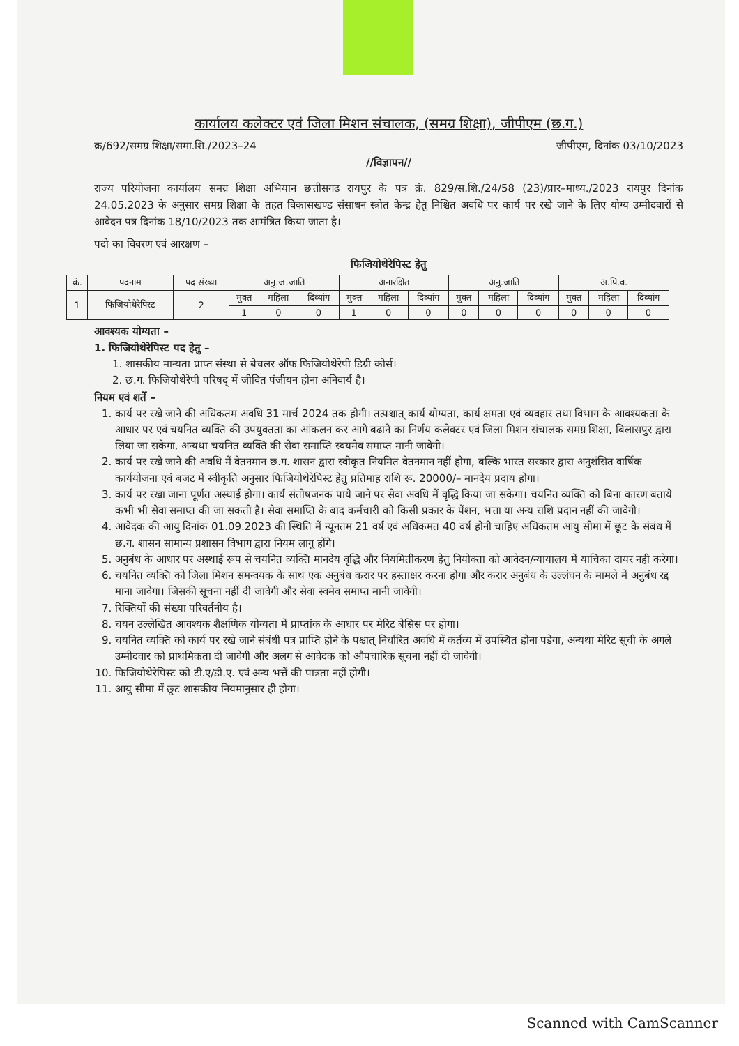कार्यालय कलेक्टर एवं जिला मिशन संचालक, (समग्र शिक्षा), जीपीएम (छ.ग.)
क्र/692/समग्र शिक्षा/समा.शि./2023–24 जीपीएम, दिनांक 03/10/2023
//विज्ञापन//
राज्य परियोजना कार्यालय समग्र शिक्षा अभियान छत्तीसगढ रायपुर के पत्र क्रं. 829/स.शि./24/58 (23)/प्रार–माध्य./2023 रायपुर दिनांक 24.05.2023 के अनुसार समग्र शिक्षा के तहत विकासखण्ड संसाधन स्त्रोत केन्द्र हेतु निश्चित अवधि पर कार्य पर रखे जाने के लिए योग्य उम्मीदवारों से आवेदन पत्र दिनांक 18/10/2023 तक आमंत्रित किया जाता है।
पदो का विवरण एवं आरक्षण –
फिजियोथेरेपिस्ट हेतु
| क्रं. | पदनाम | पद संख्या | अनु.ज.जाति | | | अनारक्षित | | | अनु.जाति | | | अ.पि.व. | | |
| --- | --- | --- | --- | --- | --- | --- | --- | --- | --- | --- | --- | --- | --- | --- |
| 1 | फिजियोथेरेपिस्ट | 2 | मुक्त | महिला | दिव्यांग | मुक्त | महिला | दिव्यांग | मुक्त | महिला | दिव्यांग | मुक्त | महिला | दिव्यांग |
| | | | 1 | 0 | 0 | 1 | 0 | 0 | 0 | 0 | 0 | 0 | 0 | 0 |
आवश्यक योग्यता –
1. फिजियोथेरेपिस्ट पद हेतु –
1. शासकीय मान्यता प्राप्त संस्था से बेचलर ऑफ फिजियोथेरेपी डिग्री कोर्स।
2. छ.ग. फिजियोथेरेपी परिषद् में जीवित पंजीयन होना अनिवार्य है।
नियम एवं शर्ते –
1. कार्य पर रखे जाने की अधिकतम अवधि 31 मार्च 2024 तक होगी। तत्पश्चात् कार्य योग्यता, कार्य क्षमता एवं व्यवहार तथा विभाग के आवश्यकता के आधार पर एवं चयनित व्यक्ति की उपयुक्तता का आंकलन कर आगे बढाने का निर्णय कलेक्टर एवं जिला मिशन संचालक समग्र शिक्षा, बिलासपुर द्वारा लिया जा सकेगा, अन्यथा चयनित व्यक्ति की सेवा समाप्ति स्वयमेव समाप्त मानी जावेगी।
2. कार्य पर रखे जाने की अवधि में वेतनमान छ.ग. शासन द्वारा स्वीकृत नियमित वेतनमान नहीं होगा, बल्कि भारत सरकार द्वारा अनुशंसित वार्षिक कार्ययोजना एवं बजट में स्वीकृति अनुसार फिजियोथेरेपिस्ट हेतु प्रतिमाह राशि रू. 20000/– मानदेय प्रदाय होगा।
3. कार्य पर रखा जाना पूर्णत अस्थाई होगा। कार्य संतोषजनक पाये जाने पर सेवा अवधि में वृद्धि किया जा सकेगा। चयनित व्यक्ति को बिना कारण बताये कभी भी सेवा समाप्त की जा सकती है। सेवा समाप्ति के बाद कर्मचारी को किसी प्रकार के पेंशन, भत्ता या अन्य राशि प्रदान नहीं की जावेगी।
4. आवेदक की आयु दिनांक 01.09.2023 की स्थिति में न्यूनतम 21 वर्ष एवं अधिकमत 40 वर्ष होनी चाहिए अधिकतम आयु सीमा में छूट के संबंध में छ.ग. शासन सामान्य प्रशासन विभाग द्वारा नियम लागू होंगे।
5. अनुबंध के आधार पर अस्थाई रूप से चयनित व्यक्ति मानदेय वृद्धि और नियमितीकरण हेतु नियोक्ता को आवेदन/न्यायालय में याचिका दायर नही करेगा।
6. चयनित व्यक्ति को जिला मिशन समन्वयक के साथ एक अनुबंध करार पर हस्ताक्षर करना होगा और करार अनुबंध के उल्लंघन के मामले में अनुबंध रद्द माना जावेगा। जिसकी सूचना नहीं दी जावेगी और सेवा स्वमेव समाप्त मानी जावेगी।
7. रिक्तियों की संख्या परिवर्तनीय है।
8. चयन उल्लेखित आवश्यक शैक्षणिक योग्यता में प्राप्तांक के आधार पर मेरिट बेसिस पर होगा।
9. चयनित व्यक्ति को कार्य पर रखे जाने संबंधी पत्र प्राप्ति होने के पश्चात् निर्धारित अवधि में कर्तव्य में उपस्थित होना पडेगा, अन्यथा मेरिट सूची के अगले उम्मीदवार को प्राथमिकता दी जावेगी और अलग से आवेदक को औपचारिक सूचना नहीं दी जावेगी।
10. फिजियोथेरेपिस्ट को टी.ए/डी.ए. एवं अन्य भत्तें की पात्रता नहीं होगी।
11. आयु सीमा में छूट शासकीय नियमानुसार ही होगा।
Scanned with CamScanner